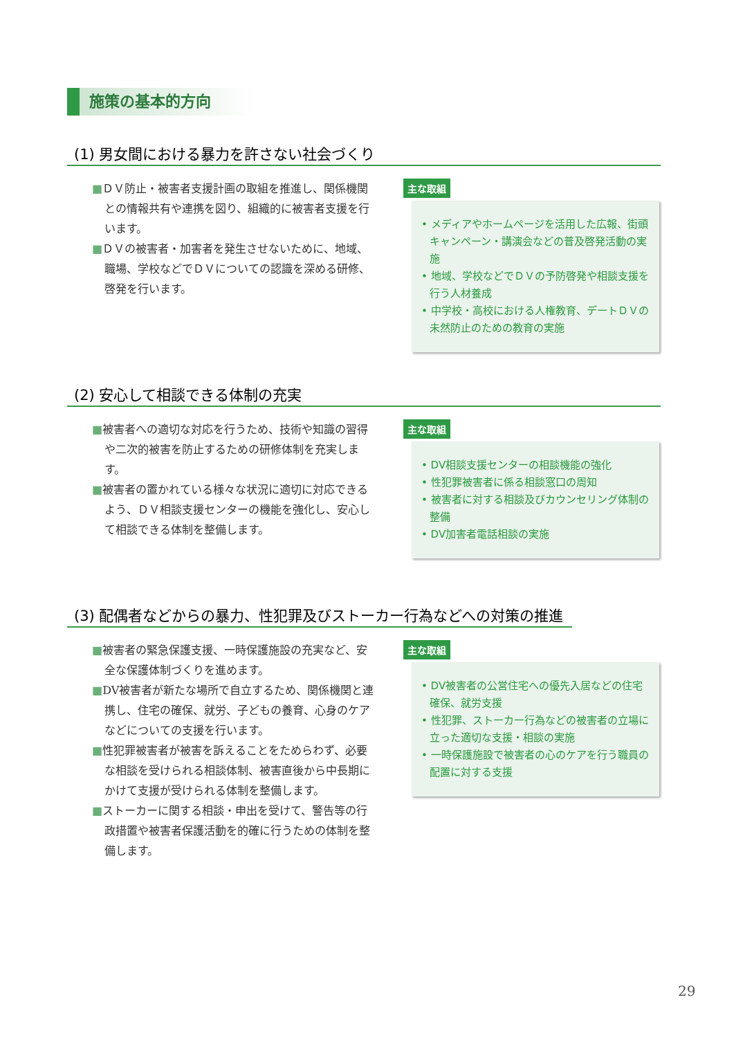施策の基本的方向
(1) 男女間における暴力を許さない社会づくり
■ＤＶ防止・被害者支援計画の取組を推進し、関係機関との情報共有や連携を図り、組織的に被害者支援を行います。
■ＤＶの被害者・加害者を発生させないために、地域、職場、学校などでＤＶについての認識を深める研修、啓発を行います。
主な取組
• メディアやホームページを活用した広報、街頭キャンペーン・講演会などの普及啓発活動の実施
• 地域、学校などでＤＶの予防啓発や相談支援を行う人材養成
• 中学校・高校における人権教育、デートＤＶの未然防止のための教育の実施
(2) 安心して相談できる体制の充実
■被害者への適切な対応を行うため、技術や知識の習得や二次的被害を防止するための研修体制を充実します。
■被害者の置かれている様々な状況に適切に対応できるよう、ＤＶ相談支援センターの機能を強化し、安心して相談できる体制を整備します。
主な取組
• DV相談支援センターの相談機能の強化
• 性犯罪被害者に係る相談窓口の周知
• 被害者に対する相談及びカウンセリング体制の整備
• DV加害者電話相談の実施
(3) 配偶者などからの暴力、性犯罪及びストーカー行為などへの対策の推進
■被害者の緊急保護支援、一時保護施設の充実など、安全な保護体制づくりを進めます。
■DV被害者が新たな場所で自立するため、関係機関と連携し、住宅の確保、就労、子どもの養育、心身のケアなどについての支援を行います。
■性犯罪被害者が被害を訴えることをためらわず、必要な相談を受けられる相談体制、被害直後から中長期にかけて支援が受けられる体制を整備します。
■ストーカーに関する相談・申出を受けて、警告等の行政措置や被害者保護活動を的確に行うための体制を整備します。
主な取組
• DV被害者の公営住宅への優先入居などの住宅確保、就労支援
• 性犯罪、ストーカー行為などの被害者の立場に立った適切な支援・相談の実施
• 一時保護施設で被害者の心のケアを行う職員の配置に対する支援
29